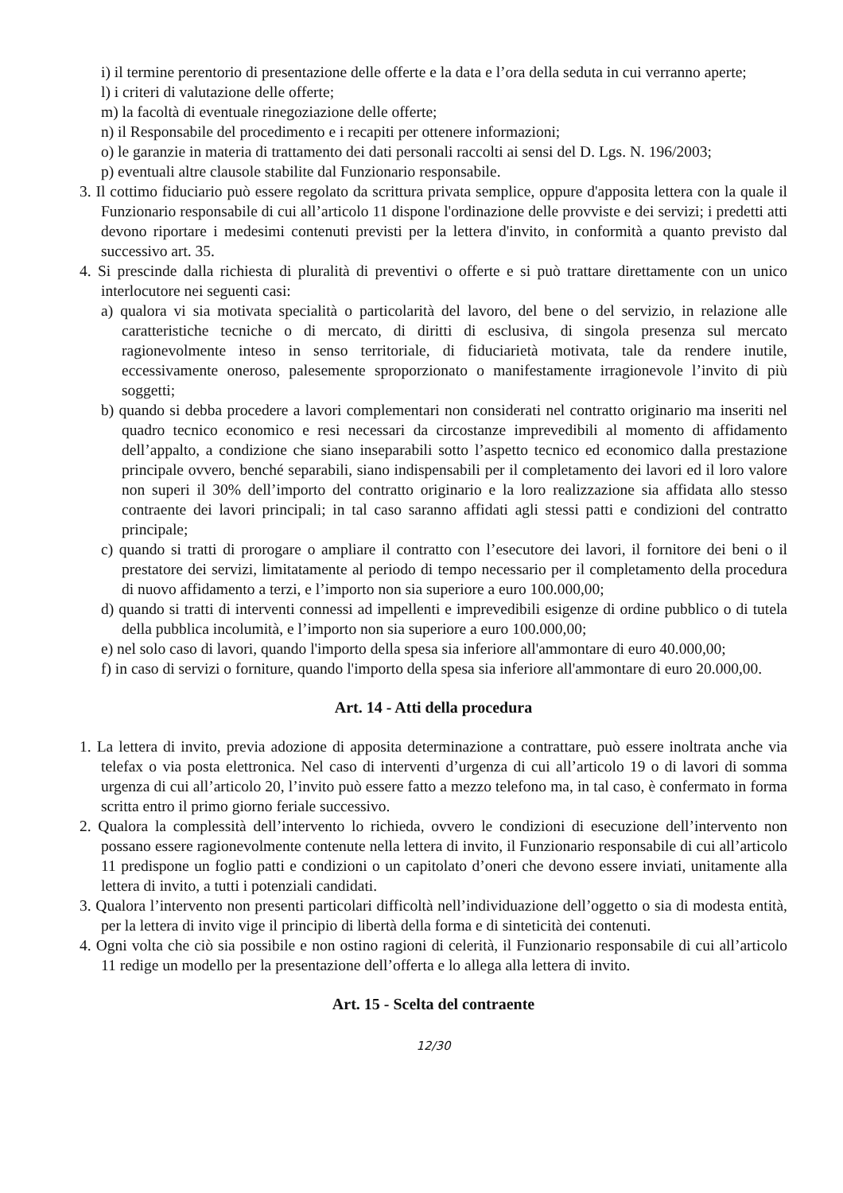i) il termine perentorio di presentazione delle offerte e la data e l’ora della seduta in cui verranno aperte;
l) i criteri di valutazione delle offerte;
m) la facoltà di eventuale rinegoziazione delle offerte;
n) il Responsabile del procedimento e i recapiti per ottenere informazioni;
o) le garanzie in materia di trattamento dei dati personali raccolti ai sensi del D. Lgs. N. 196/2003;
p) eventuali altre clausole stabilite dal Funzionario responsabile.
3. Il cottimo fiduciario può essere regolato da scrittura privata semplice, oppure d'apposita lettera con la quale il Funzionario responsabile di cui all’articolo 11 dispone l'ordinazione delle provviste e dei servizi; i predetti atti devono riportare i medesimi contenuti previsti per la lettera d'invito, in conformità a quanto previsto dal successivo art. 35.
4. Si prescinde dalla richiesta di pluralità di preventivi o offerte e si può trattare direttamente con un unico interlocutore nei seguenti casi:
a) qualora vi sia motivata specialità o particolarità del lavoro, del bene o del servizio, in relazione alle caratteristiche tecniche o di mercato, di diritti di esclusiva, di singola presenza sul mercato ragionevolmente inteso in senso territoriale, di fiduciarietà motivata, tale da rendere inutile, eccessivamente oneroso, palesemente sproporzionato o manifestamente irragionevole l’invito di più soggetti;
b) quando si debba procedere a lavori complementari non considerati nel contratto originario ma inseriti nel quadro tecnico economico e resi necessari da circostanze imprevedibili al momento di affidamento dell’appalto, a condizione che siano inseparabili sotto l’aspetto tecnico ed economico dalla prestazione principale ovvero, benché separabili, siano indispensabili per il completamento dei lavori ed il loro valore non superi il 30% dell’importo del contratto originario e la loro realizzazione sia affidata allo stesso contraente dei lavori principali; in tal caso saranno affidati agli stessi patti e condizioni del contratto principale;
c) quando si tratti di prorogare o ampliare il contratto con l’esecutore dei lavori, il fornitore dei beni o il prestatore dei servizi, limitatamente al periodo di tempo necessario per il completamento della procedura di nuovo affidamento a terzi, e l’importo non sia superiore a euro 100.000,00;
d) quando si tratti di interventi connessi ad impellenti e imprevedibili esigenze di ordine pubblico o di tutela della pubblica incolumità, e l’importo non sia superiore a euro 100.000,00;
e) nel solo caso di lavori, quando l'importo della spesa sia inferiore all'ammontare di euro 40.000,00;
f) in caso di servizi o forniture, quando l'importo della spesa sia inferiore all'ammontare di euro 20.000,00.
Art. 14 - Atti della procedura
1. La lettera di invito, previa adozione di apposita determinazione a contrattare, può essere inoltrata anche via telefax o via posta elettronica. Nel caso di interventi d’urgenza di cui all’articolo 19 o di lavori di somma urgenza di cui all’articolo 20, l’invito può essere fatto a mezzo telefono ma, in tal caso, è confermato in forma scritta entro il primo giorno feriale successivo.
2. Qualora la complessità dell’intervento lo richieda, ovvero le condizioni di esecuzione dell’intervento non possano essere ragionevolmente contenute nella lettera di invito, il Funzionario responsabile di cui all’articolo 11 predispone un foglio patti e condizioni o un capitolato d’oneri che devono essere inviati, unitamente alla lettera di invito, a tutti i potenziali candidati.
3. Qualora l’intervento non presenti particolari difficoltà nell’individuazione dell’oggetto o sia di modesta entità, per la lettera di invito vige il principio di libertà della forma e di sinteticità dei contenuti.
4. Ogni volta che ciò sia possibile e non ostino ragioni di celerità, il Funzionario responsabile di cui all’articolo 11 redige un modello per la presentazione dell’offerta e lo allega alla lettera di invito.
Art. 15 - Scelta del contraente
12/30